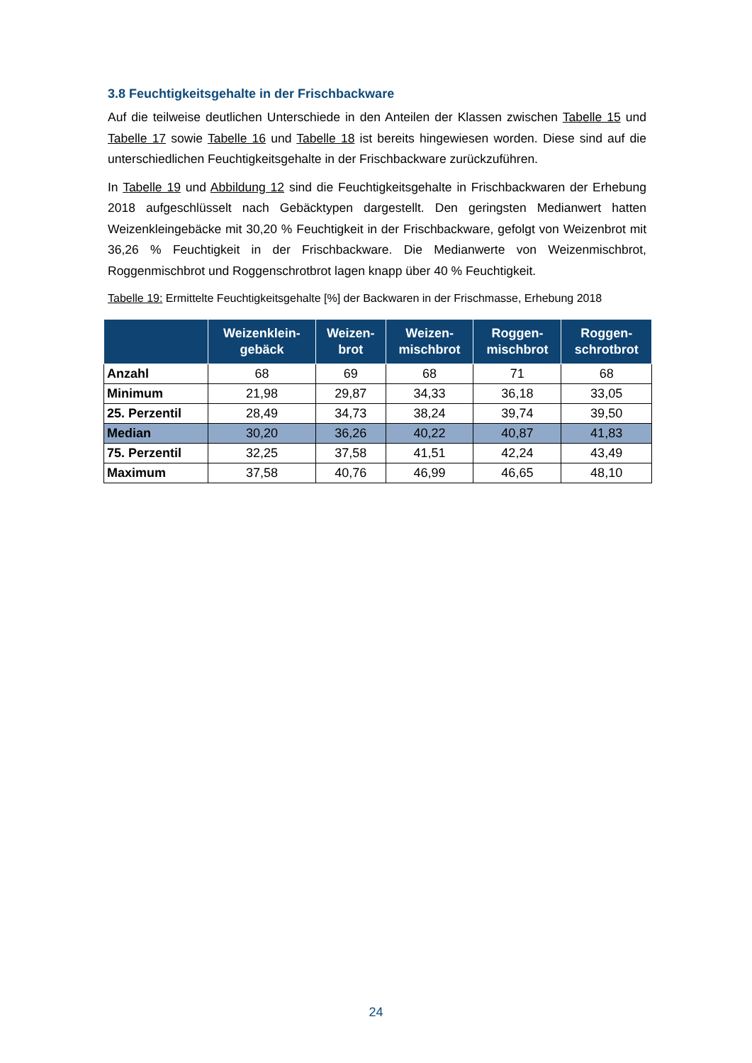3.8 Feuchtigkeitsgehalte in der Frischbackware
Auf die teilweise deutlichen Unterschiede in den Anteilen der Klassen zwischen Tabelle 15 und Tabelle 17 sowie Tabelle 16 und Tabelle 18 ist bereits hingewiesen worden. Diese sind auf die unterschiedlichen Feuchtigkeitsgehalte in der Frischbackware zurückzuführen.
In Tabelle 19 und Abbildung 12 sind die Feuchtigkeitsgehalte in Frischbackwaren der Erhebung 2018 aufgeschlüsselt nach Gebäcktypen dargestellt. Den geringsten Medianwert hatten Weizenkleingebäcke mit 30,20 % Feuchtigkeit in der Frischbackware, gefolgt von Weizenbrot mit 36,26 % Feuchtigkeit in der Frischbackware. Die Medianwerte von Weizenmischbrot, Roggenmischbrot und Roggenschrotbrot lagen knapp über 40 % Feuchtigkeit.
Tabelle 19: Ermittelte Feuchtigkeitsgehalte [%] der Backwaren in der Frischmasse, Erhebung 2018
| | Weizenklein- gebäck | Weizen- brot | Weizen- mischbrot | Roggen- mischbrot | Roggen- schrotbrot |
| --- | --- | --- | --- | --- | --- |
| Anzahl | 68 | 69 | 68 | 71 | 68 |
| Minimum | 21,98 | 29,87 | 34,33 | 36,18 | 33,05 |
| 25. Perzentil | 28,49 | 34,73 | 38,24 | 39,74 | 39,50 |
| Median | 30,20 | 36,26 | 40,22 | 40,87 | 41,83 |
| 75. Perzentil | 32,25 | 37,58 | 41,51 | 42,24 | 43,49 |
| Maximum | 37,58 | 40,76 | 46,99 | 46,65 | 48,10 |
24